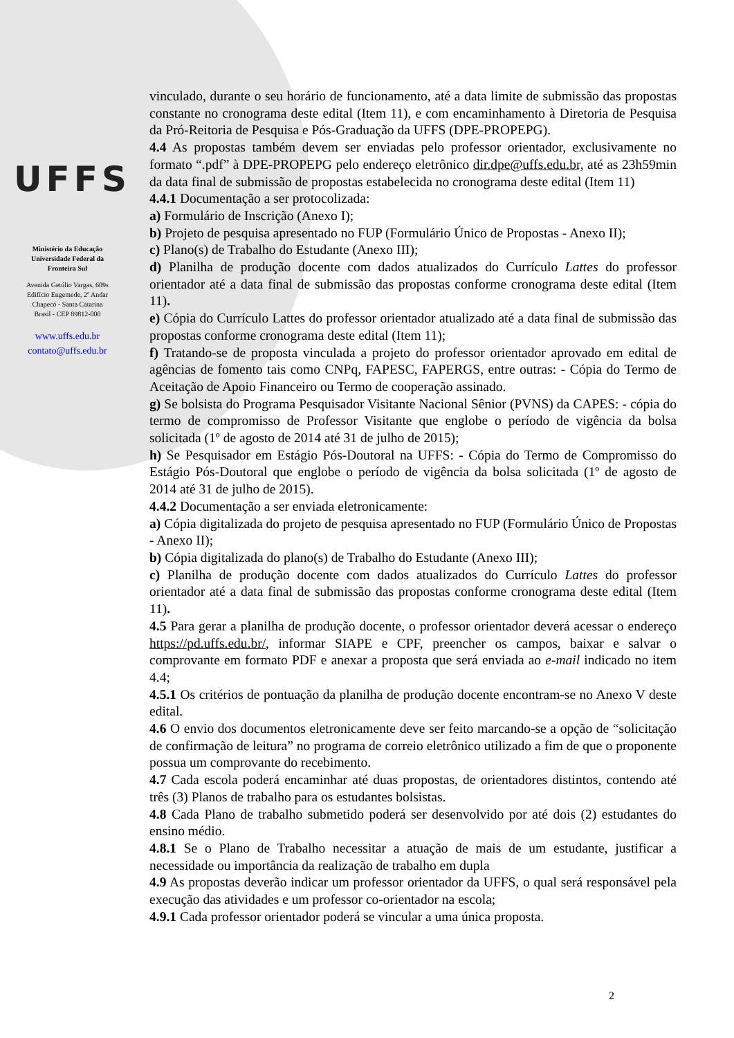UFFS
Ministério da Educação
Universidade Federal da
Fronteira Sul
Avenida Getúlio Vargas, 609s
Edifício Engemede, 2º Andar
Chapecó - Santa Catarina
Brasil - CEP 89812-000
www.uffs.edu.br
contato@uffs.edu.br
vinculado, durante o seu horário de funcionamento, até a data limite de submissão das propostas constante no cronograma deste edital (Item 11), e com encaminhamento à Diretoria de Pesquisa da Pró-Reitoria de Pesquisa e Pós-Graduação da UFFS (DPE-PROPEPG).
4.4 As propostas também devem ser enviadas pelo professor orientador, exclusivamente no formato “.pdf” à DPE-PROPEPG pelo endereço eletrônico dir.dpe@uffs.edu.br, até as 23h59min da data final de submissão de propostas estabelecida no cronograma deste edital (Item 11)
4.4.1 Documentação a ser protocolizada:
a) Formulário de Inscrição (Anexo I);
b) Projeto de pesquisa apresentado no FUP (Formulário Único de Propostas - Anexo II);
c) Plano(s) de Trabalho do Estudante (Anexo III);
d) Planilha de produção docente com dados atualizados do Currículo Lattes do professor orientador até a data final de submissão das propostas conforme cronograma deste edital (Item 11).
e) Cópia do Currículo Lattes do professor orientador atualizado até a data final de submissão das propostas conforme cronograma deste edital (Item 11);
f) Tratando-se de proposta vinculada a projeto do professor orientador aprovado em edital de agências de fomento tais como CNPq, FAPESC, FAPERGS, entre outras: - Cópia do Termo de Aceitação de Apoio Financeiro ou Termo de cooperação assinado.
g) Se bolsista do Programa Pesquisador Visitante Nacional Sênior (PVNS) da CAPES: - cópia do termo de compromisso de Professor Visitante que englobe o período de vigência da bolsa solicitada (1º de agosto de 2014 até 31 de julho de 2015);
h) Se Pesquisador em Estágio Pós-Doutoral na UFFS: - Cópia do Termo de Compromisso do Estágio Pós-Doutoral que englobe o período de vigência da bolsa solicitada (1º de agosto de 2014 até 31 de julho de 2015).
4.4.2 Documentação a ser enviada eletronicamente:
a) Cópia digitalizada do projeto de pesquisa apresentado no FUP (Formulário Único de Propostas - Anexo II);
b) Cópia digitalizada do plano(s) de Trabalho do Estudante (Anexo III);
c) Planilha de produção docente com dados atualizados do Currículo Lattes do professor orientador até a data final de submissão das propostas conforme cronograma deste edital (Item 11).
4.5 Para gerar a planilha de produção docente, o professor orientador deverá acessar o endereço https://pd.uffs.edu.br/, informar SIAPE e CPF, preencher os campos, baixar e salvar o comprovante em formato PDF e anexar a proposta que será enviada ao e-mail indicado no item 4.4;
4.5.1 Os critérios de pontuação da planilha de produção docente encontram-se no Anexo V deste edital.
4.6 O envio dos documentos eletronicamente deve ser feito marcando-se a opção de “solicitação de confirmação de leitura” no programa de correio eletrônico utilizado a fim de que o proponente possua um comprovante do recebimento.
4.7 Cada escola poderá encaminhar até duas propostas, de orientadores distintos, contendo até três (3) Planos de trabalho para os estudantes bolsistas.
4.8 Cada Plano de trabalho submetido poderá ser desenvolvido por até dois (2) estudantes do ensino médio.
4.8.1 Se o Plano de Trabalho necessitar a atuação de mais de um estudante, justificar a necessidade ou importância da realização de trabalho em dupla
4.9 As propostas deverão indicar um professor orientador da UFFS, o qual será responsável pela execução das atividades e um professor co-orientador na escola;
4.9.1 Cada professor orientador poderá se vincular a uma única proposta.
2